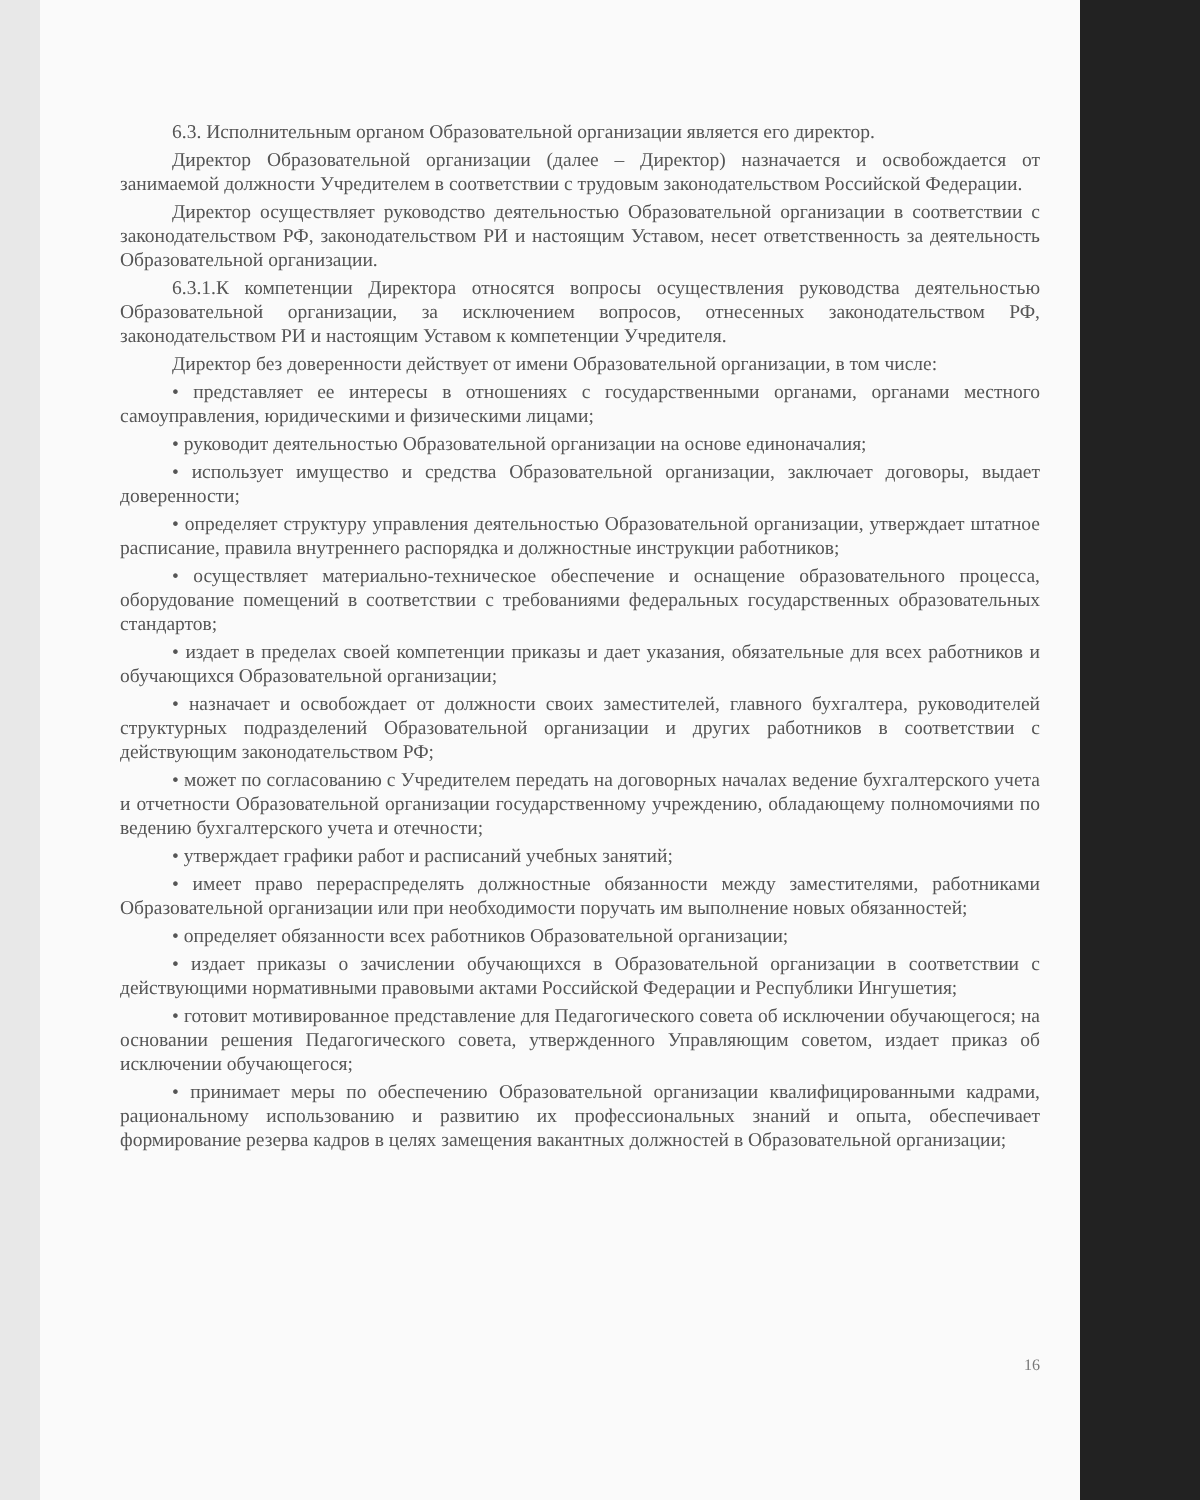6.3. Исполнительным органом Образовательной организации является его директор.
Директор Образовательной организации (далее – Директор) назначается и освобождается от занимаемой должности Учредителем в соответствии с трудовым законодательством Российской Федерации.
Директор осуществляет руководство деятельностью Образовательной организации в соответствии с законодательством РФ, законодательством РИ и настоящим Уставом, несет ответственность за деятельность Образовательной организации.
6.3.1.К компетенции Директора относятся вопросы осуществления руководства деятельностью Образовательной организации, за исключением вопросов, отнесенных законодательством РФ, законодательством РИ и настоящим Уставом к компетенции Учредителя.
Директор без доверенности действует от имени Образовательной организации, в том числе:
• представляет ее интересы в отношениях с государственными органами, органами местного самоуправления, юридическими и физическими лицами;
• руководит деятельностью Образовательной организации на основе единоначалия;
• использует имущество и средства Образовательной организации, заключает договоры, выдает доверенности;
• определяет структуру управления деятельностью Образовательной организации, утверждает штатное расписание, правила внутреннего распорядка и должностные инструкции работников;
• осуществляет материально-техническое обеспечение и оснащение образовательного процесса, оборудование помещений в соответствии с требованиями федеральных государственных образовательных стандартов;
• издает в пределах своей компетенции приказы и дает указания, обязательные для всех работников и обучающихся Образовательной организации;
• назначает и освобождает от должности своих заместителей, главного бухгалтера, руководителей структурных подразделений Образовательной организации и других работников в соответствии с действующим законодательством РФ;
• может по согласованию с Учредителем передать на договорных началах ведение бухгалтерского учета и отчетности Образовательной организации государственному учреждению, обладающему полномочиями по ведению бухгалтерского учета и отечности;
• утверждает графики работ и расписаний учебных занятий;
• имеет право перераспределять должностные обязанности между заместителями, работниками Образовательной организации или при необходимости поручать им выполнение новых обязанностей;
• определяет обязанности всех работников Образовательной организации;
• издает приказы о зачислении обучающихся в Образовательной организации в соответствии с действующими нормативными правовыми актами Российской Федерации и Республики Ингушетия;
• готовит мотивированное представление для Педагогического совета об исключении обучающегося; на основании решения Педагогического совета, утвержденного Управляющим советом, издает приказ об исключении обучающегося;
• принимает меры по обеспечению Образовательной организации квалифицированными кадрами, рациональному использованию и развитию их профессиональных знаний и опыта, обеспечивает формирование резерва кадров в целях замещения вакантных должностей в Образовательной организации;
16